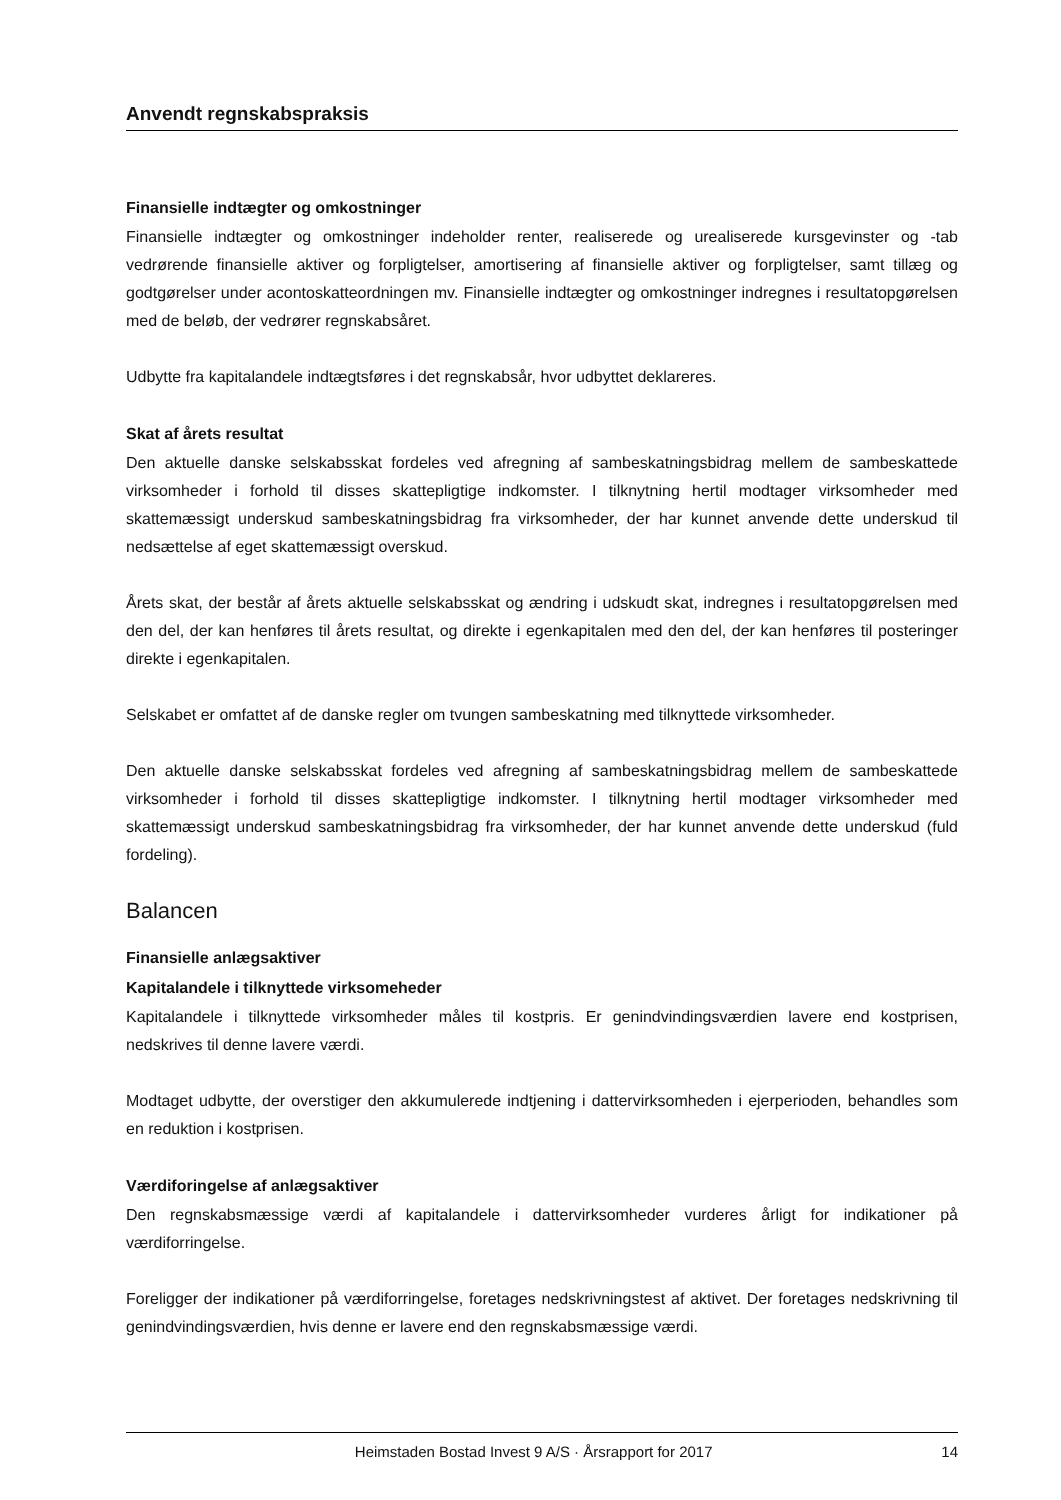Anvendt regnskabspraksis
Finansielle indtægter og omkostninger
Finansielle indtægter og omkostninger indeholder renter, realiserede og urealiserede kursgevinster og -tab vedrørende finansielle aktiver og forpligtelser, amortisering af finansielle aktiver og forpligtelser, samt tillæg og godtgørelser under acontoskatteordningen mv. Finansielle indtægter og omkostninger indregnes i resultatopgørelsen med de beløb, der vedrører regnskabsåret.
Udbytte fra kapitalandele indtægtsføres i det regnskabsår, hvor udbyttet deklareres.
Skat af årets resultat
Den aktuelle danske selskabsskat fordeles ved afregning af sambeskatningsbidrag mellem de sambeskattede virksomheder i forhold til disses skattepligtige indkomster. I tilknytning hertil modtager virksomheder med skattemæssigt underskud sambeskatningsbidrag fra virksomheder, der har kunnet anvende dette underskud til nedsættelse af eget skattemæssigt overskud.
Årets skat, der består af årets aktuelle selskabsskat og ændring i udskudt skat, indregnes i resultatopgørelsen med den del, der kan henføres til årets resultat, og direkte i egenkapitalen med den del, der kan henføres til posteringer direkte i egenkapitalen.
Selskabet er omfattet af de danske regler om tvungen sambeskatning med tilknyttede virksomheder.
Den aktuelle danske selskabsskat fordeles ved afregning af sambeskatningsbidrag mellem de sambeskattede virksomheder i forhold til disses skattepligtige indkomster. I tilknytning hertil modtager virksomheder med skattemæssigt underskud sambeskatningsbidrag fra virksomheder, der har kunnet anvende dette underskud (fuld fordeling).
Balancen
Finansielle anlægsaktiver
Kapitalandele i tilknyttede virksomeheder
Kapitalandele i tilknyttede virksomheder måles til kostpris. Er genindvindingsværdien lavere end kostprisen, nedskrives til denne lavere værdi.
Modtaget udbytte, der overstiger den akkumulerede indtjening i dattervirksomheden i ejerperioden, behandles som en reduktion i kostprisen.
Værdiforingelse af anlægsaktiver
Den regnskabsmæssige værdi af kapitalandele i dattervirksomheder vurderes årligt for indikationer på værdiforringelse.
Foreligger der indikationer på værdiforringelse, foretages nedskrivningstest af aktivet. Der foretages nedskrivning til genindvindingsværdien, hvis denne er lavere end den regnskabsmæssige værdi.
Heimstaden Bostad Invest 9 A/S · Årsrapport for 2017 14